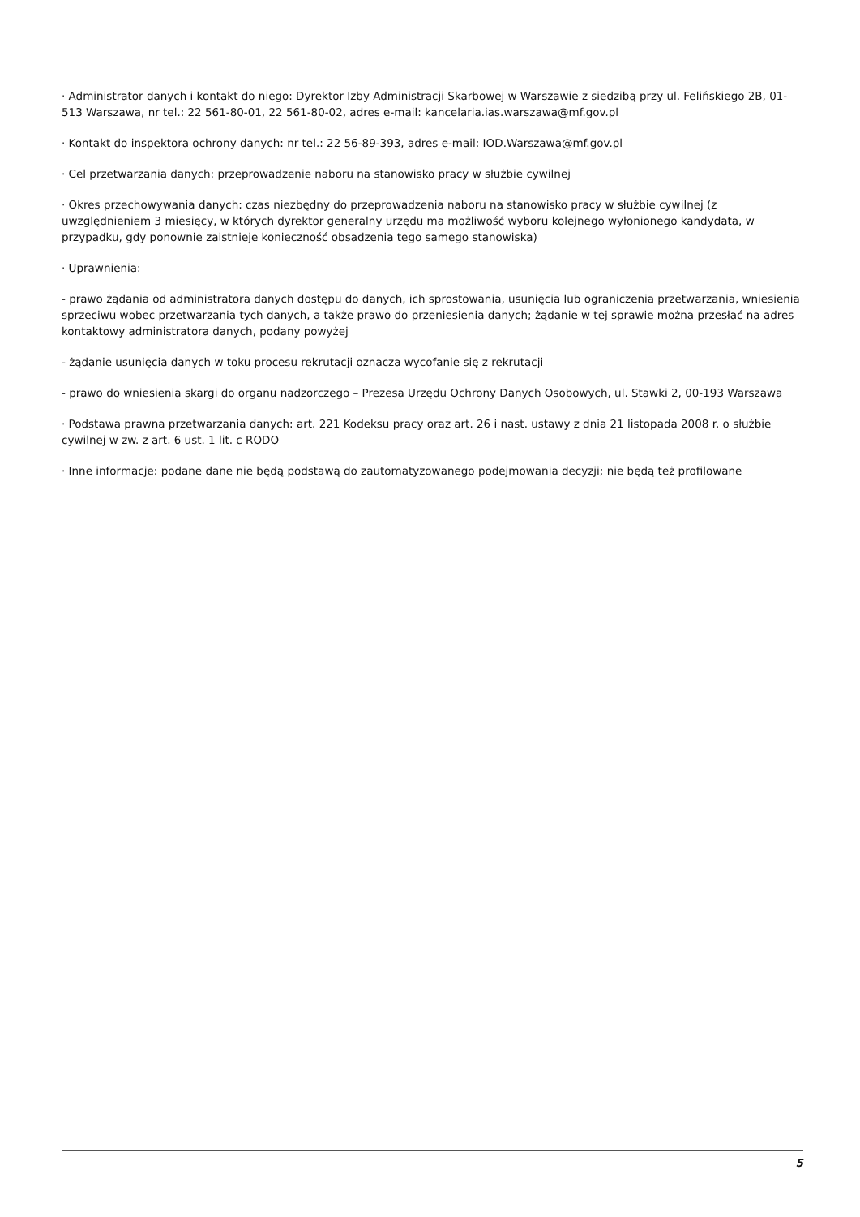· Administrator danych i kontakt do niego: Dyrektor Izby Administracji Skarbowej w Warszawie z siedzibą przy ul. Felińskiego 2B, 01-513 Warszawa, nr tel.: 22 561-80-01, 22 561-80-02, adres e-mail: kancelaria.ias.warszawa@mf.gov.pl
· Kontakt do inspektora ochrony danych: nr tel.: 22 56-89-393, adres e-mail: IOD.Warszawa@mf.gov.pl
· Cel przetwarzania danych: przeprowadzenie naboru na stanowisko pracy w służbie cywilnej
· Okres przechowywania danych: czas niezbędny do przeprowadzenia naboru na stanowisko pracy w służbie cywilnej (z uwzględnieniem 3 miesięcy, w których dyrektor generalny urzędu ma możliwość wyboru kolejnego wyłonionego kandydata, w przypadku, gdy ponownie zaistnieje konieczność obsadzenia tego samego stanowiska)
· Uprawnienia:
- prawo żądania od administratora danych dostępu do danych, ich sprostowania, usunięcia lub ograniczenia przetwarzania, wniesienia sprzeciwu wobec przetwarzania tych danych, a także prawo do przeniesienia danych; żądanie w tej sprawie można przesłać na adres kontaktowy administratora danych, podany powyżej
- żądanie usunięcia danych w toku procesu rekrutacji oznacza wycofanie się z rekrutacji
- prawo do wniesienia skargi do organu nadzorczego – Prezesa Urzędu Ochrony Danych Osobowych, ul. Stawki 2, 00-193 Warszawa
· Podstawa prawna przetwarzania danych: art. 221 Kodeksu pracy oraz art. 26 i nast. ustawy z dnia 21 listopada 2008 r. o służbie cywilnej w zw. z art. 6 ust. 1 lit. c RODO
· Inne informacje: podane dane nie będą podstawą do zautomatyzowanego podejmowania decyzji; nie będą też profilowane
5